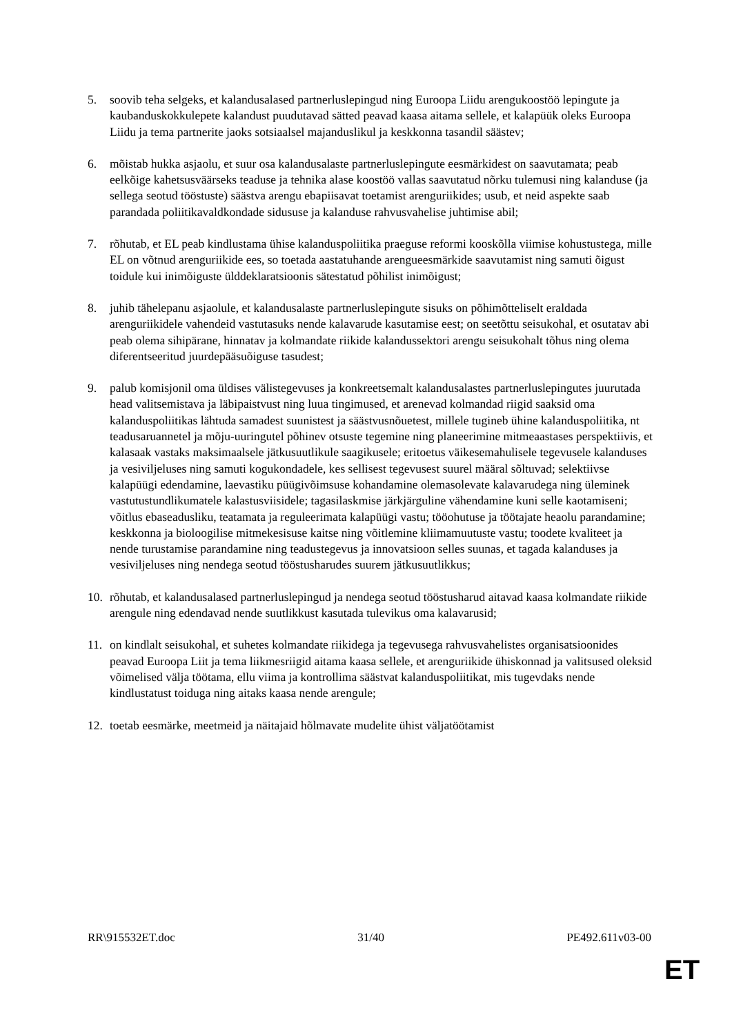5. soovib teha selgeks, et kalandusalased partnerluslepingud ning Euroopa Liidu arengukoostöö lepingute ja kaubanduskokkulepete kalandust puudutavad sätted peavad kaasa aitama sellele, et kalapüük oleks Euroopa Liidu ja tema partnerite jaoks sotsiaalsel majanduslikul ja keskkonna tasandil säästev;
6. mõistab hukka asjaolu, et suur osa kalandusalaste partnerluslepingute eesmärkidest on saavutamata; peab eelkõige kahetsusväärseks teaduse ja tehnika alase koostöö vallas saavutatud nõrku tulemusi ning kalanduse (ja sellega seotud tööstuste) säästva arengu ebapiisavat toetamist arenguriikides; usub, et neid aspekte saab parandada poliitikavaldkondade sidususe ja kalanduse rahvusvahelise juhtimise abil;
7. rõhutab, et EL peab kindlustama ühise kalanduspoliitika praeguse reformi kooskõlla viimise kohustustega, mille EL on võtnud arenguriikide ees, so toetada aastatuhande arengueesmärkide saavutamist ning samuti õigust toidule kui inimõiguste ülddeklaratsioonis sätestatud põhilist inimõigust;
8. juhib tähelepanu asjaolule, et kalandusalaste partnerluslepingute sisuks on põhimõtteliselt eraldada arenguriikidele vahendeid vastutasuks nende kalavarude kasutamise eest; on seetõttu seisukohal, et osutatav abi peab olema sihipärane, hinnatav ja kolmandate riikide kalandussektori arengu seisukohalt tõhus ning olema diferentseeritud juurdepääsuõiguse tasudest;
9. palub komisjonil oma üldises välistegevuses ja konkreetsemalt kalandusalastes partnerluslepingutes juurutada head valitsemistava ja läbipaistvust ning luua tingimused, et arenevad kolmandad riigid saaksid oma kalanduspoliitikas lähtuda samadest suunistest ja säästvusnõuetest, millele tugineb ühine kalanduspoliitika, nt teadusaruannetel ja mõju-uuringutel põhinev otsuste tegemine ning planeerimine mitmeaastases perspektiivis, et kalasaak vastaks maksimaalsele jätkusuutlikule saagikusele; eritoetus väikesemahulisele tegevusele kalanduses ja vesiviljeluses ning samuti kogukondadele, kes sellisest tegevusest suurel määral sõltuvad; selektiivse kalapüügi edendamine, laevastiku püügivõimsuse kohandamine olemasolevate kalavarudega ning üleminek vastutustundlikumatele kalastusviisidele; tagasilaskmise järkjärguline vähendamine kuni selle kaotamiseni; võitlus ebaseadusliku, teatamata ja reguleerimata kalapüügi vastu; tööohutuse ja töötajate heaolu parandamine; keskkonna ja bioloogilise mitmekesisuse kaitse ning võitlemine kliimamuutuste vastu; toodete kvaliteet ja nende turustamise parandamine ning teadustegevus ja innovatsioon selles suunas, et tagada kalanduses ja vesiviljeluses ning nendega seotud tööstusharudes suurem jätkusuutlikkus;
10. rõhutab, et kalandusalased partnerluslepingud ja nendega seotud tööstusharud aitavad kaasa kolmandate riikide arengule ning edendavad nende suutlikkust kasutada tulevikus oma kalavarusid;
11. on kindlalt seisukohal, et suhetes kolmandate riikidega ja tegevusega rahvusvahelistes organisatsioonides peavad Euroopa Liit ja tema liikmesriigid aitama kaasa sellele, et arenguriikide ühiskonnad ja valitsused oleksid võimelised välja töötama, ellu viima ja kontrollima säästvat kalanduspoliitikat, mis tugevdaks nende kindlustatust toiduga ning aitaks kaasa nende arengule;
12. toetab eesmärke, meetmeid ja näitajaid hõlmavate mudelite ühist väljatöötamist
RR\915532ET.doc 31/40 PE492.611v03-00
ET